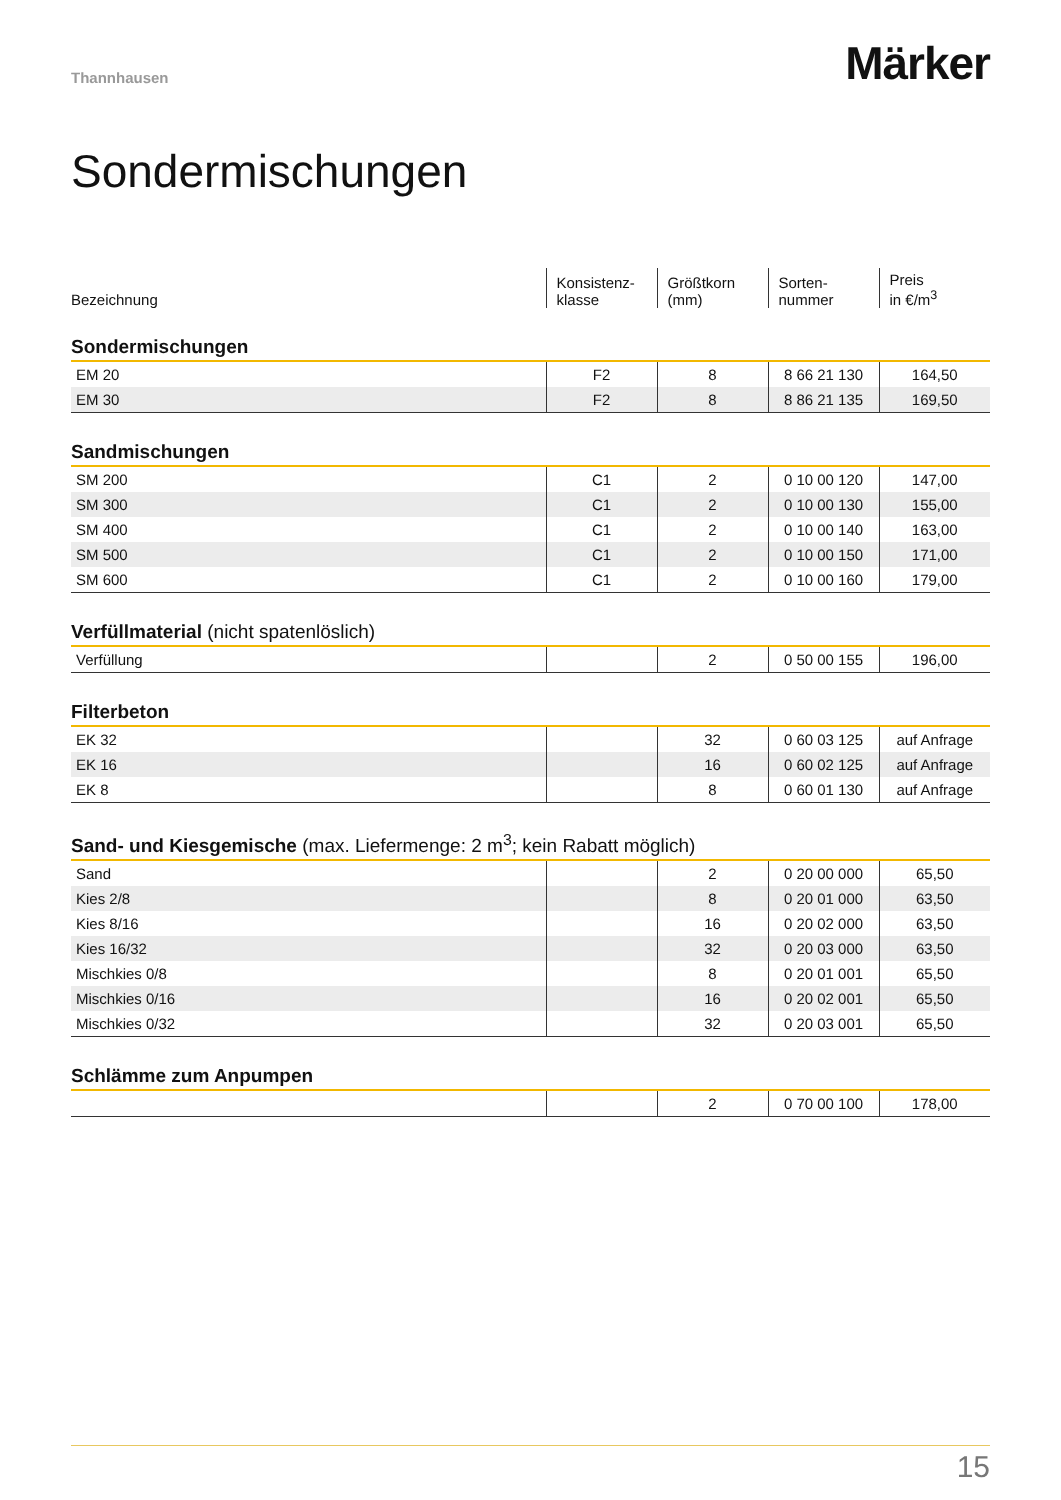Thannhausen
Märker
Sondermischungen
| Bezeichnung | Konsistenz- klasse | Größtkorn (mm) | Sorten- nummer | Preis in €/m<sup>3</sup> |
| Sondermischungen | | | | |
| EM 20 | F2 | 8 | 8 66 21 130 | 164,50 |
| EM 30 | F2 | 8 | 8 86 21 135 | 169,50 |
| Sandmischungen | | | | |
| SM 200 | C1 | 2 | 0 10 00 120 | 147,00 |
| SM 300 | C1 | 2 | 0 10 00 130 | 155,00 |
| SM 400 | C1 | 2 | 0 10 00 140 | 163,00 |
| SM 500 | C1 | 2 | 0 10 00 150 | 171,00 |
| SM 600 | C1 | 2 | 0 10 00 160 | 179,00 |
| Verfüllmaterial (nicht spatenlöslich) | | | | |
| Verfüllung | | 2 | 0 50 00 155 | 196,00 |
| Filterbeton | | | | |
| EK 32 | | 32 | 0 60 03 125 | auf Anfrage |
| EK 16 | | 16 | 0 60 02 125 | auf Anfrage |
| EK 8 | | 8 | 0 60 01 130 | auf Anfrage |
| Sand- und Kiesgemische (max. Liefermenge: 2 m<sup>3</sup>; kein Rabatt möglich) | | | | |
| Sand | | 2 | 0 20 00 000 | 65,50 |
| Kies 2/8 | | 8 | 0 20 01 000 | 63,50 |
| Kies 8/16 | | 16 | 0 20 02 000 | 63,50 |
| Kies 16/32 | | 32 | 0 20 03 000 | 63,50 |
| Mischkies 0/8 | | 8 | 0 20 01 001 | 65,50 |
| Mischkies 0/16 | | 16 | 0 20 02 001 | 65,50 |
| Mischkies 0/32 | | 32 | 0 20 03 001 | 65,50 |
| Schlämme zum Anpumpen | | | | |
| | | 2 | 0 70 00 100 | 178,00 |
15